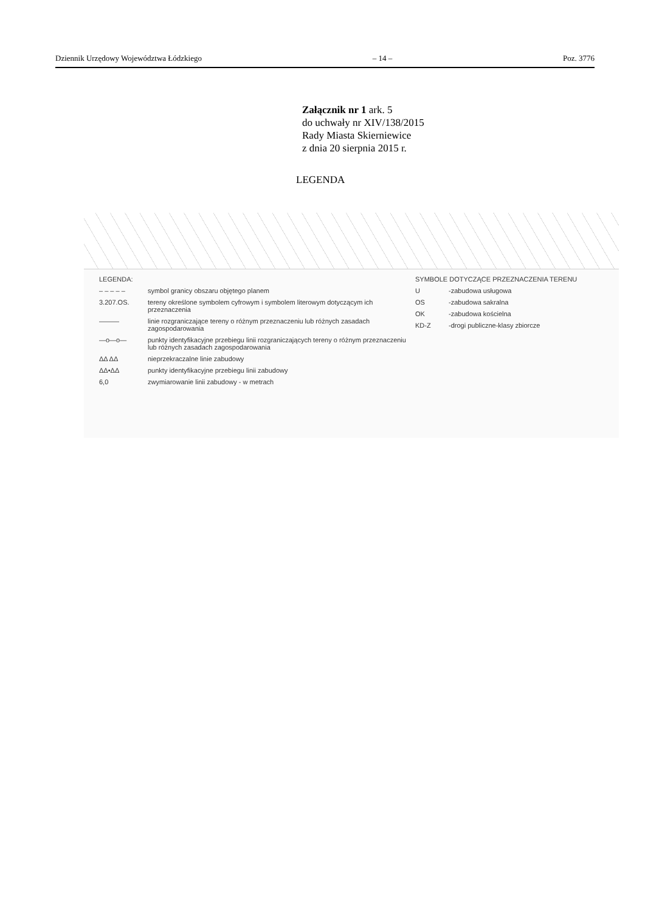Dziennik Urzędowy Województwa Łódzkiego – 14 – Poz. 3776
Załącznik nr 1 ark. 5
do uchwały nr XIV/138/2015
Rady Miasta Skierniewice
z dnia 20 sierpnia 2015 r.
LEGENDA
LEGENDA:
– – – – – symbol granicy obszaru objętego planem
3.207.OS. tereny określone symbolem cyfrowym i symbolem literowym dotyczącym ich przeznaczenia
——— linie rozgraniczające tereny o różnym przeznaczeniu lub różnych zasadach zagospodarowania
—o—o— punkty identyfikacyjne przebiegu linii rozgraniczających tereny o różnym przeznaczeniu lub różnych zasadach zagospodarowania
ΔΔ ΔΔ nieprzekraczalne linie zabudowy
ΔΔ•ΔΔ punkty identyfikacyjne przebiegu linii zabudowy
6,0 zwymiarowanie linii zabudowy - w metrach
SYMBOLE DOTYCZĄCE PRZEZNACZENIA TERENU
U -zabudowa usługowa
OS -zabudowa sakralna
OK -zabudowa kościelna
KD-Z -drogi publiczne-klasy zbiorcze